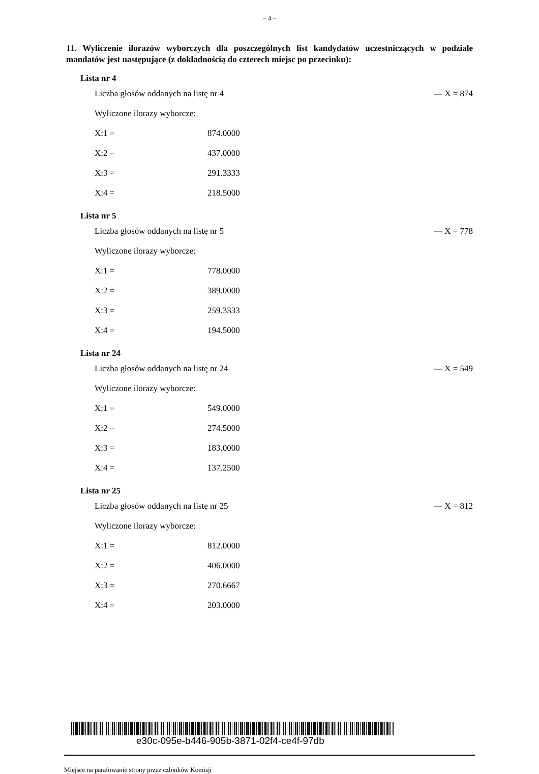– 4 –
11. Wyliczenie ilorazów wyborczych dla poszczególnych list kandydatów uczestniczących w podziale mandatów jest następujące (z dokładnością do czterech miejsc po przecinku):
Lista nr 4
| Liczba głosów oddanych na listę nr 4 | | — X = 874 |
| Wyliczone ilorazy wyborcze: | | |
| X:1 = | 874.0000 | |
| X:2 = | 437.0000 | |
| X:3 = | 291.3333 | |
| X:4 = | 218.5000 | |
Lista nr 5
| Liczba głosów oddanych na listę nr 5 | | — X = 778 |
| Wyliczone ilorazy wyborcze: | | |
| X:1 = | 778.0000 | |
| X:2 = | 389.0000 | |
| X:3 = | 259.3333 | |
| X:4 = | 194.5000 | |
Lista nr 24
| Liczba głosów oddanych na listę nr 24 | | — X = 549 |
| Wyliczone ilorazy wyborcze: | | |
| X:1 = | 549.0000 | |
| X:2 = | 274.5000 | |
| X:3 = | 183.0000 | |
| X:4 = | 137.2500 | |
Lista nr 25
| Liczba głosów oddanych na listę nr 25 | | — X = 812 |
| Wyliczone ilorazy wyborcze: | | |
| X:1 = | 812.0000 | |
| X:2 = | 406.0000 | |
| X:3 = | 270.6667 | |
| X:4 = | 203.0000 | |
e30c-095e-b446-905b-3871-02f4-ce4f-97db
Miejsce na parafowanie strony przez członków Komisji